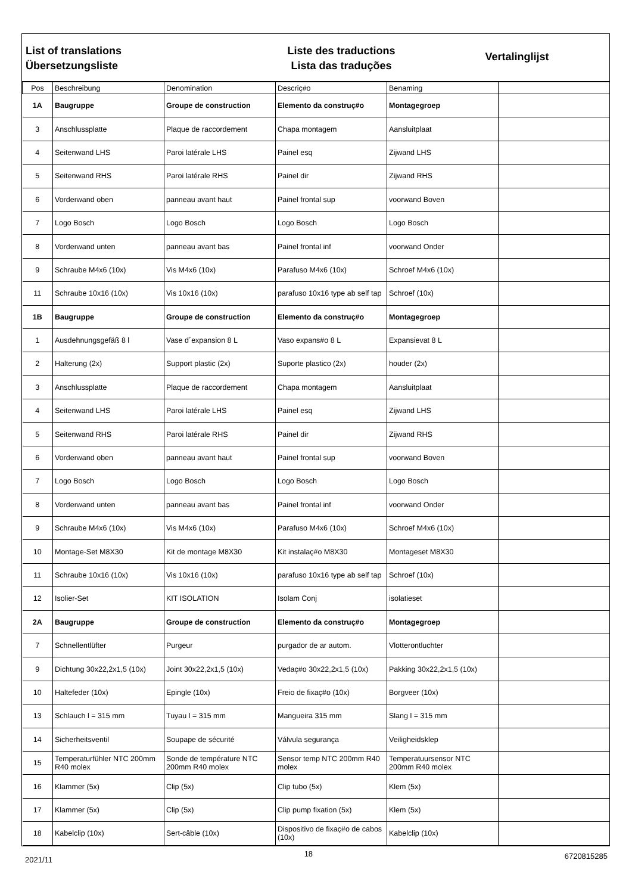List of translations
Übersetzungsliste
Liste des traductions
Lista das traduções
Vertalinglijst
| Pos | Beschreibung | Denomination | Descriç#o | Benaming | |
| --- | --- | --- | --- | --- | --- |
| 1A | Baugruppe | Groupe de construction | Elemento da construç#o | Montagegroep | |
| 3 | Anschlussplatte | Plaque de raccordement | Chapa montagem | Aansluitplaat | |
| 4 | Seitenwand LHS | Paroi latérale LHS | Painel esq | Zijwand LHS | |
| 5 | Seitenwand RHS | Paroi latérale RHS | Painel dir | Zijwand RHS | |
| 6 | Vorderwand oben | panneau avant haut | Painel frontal sup | voorwand Boven | |
| 7 | Logo Bosch | Logo Bosch | Logo Bosch | Logo Bosch | |
| 8 | Vorderwand unten | panneau avant bas | Painel frontal inf | voorwand Onder | |
| 9 | Schraube M4x6 (10x) | Vis M4x6 (10x) | Parafuso M4x6 (10x) | Schroef M4x6 (10x) | |
| 11 | Schraube 10x16 (10x) | Vis 10x16 (10x) | parafuso 10x16 type ab self tap | Schroef (10x) | |
| 1B | Baugruppe | Groupe de construction | Elemento da construç#o | Montagegroep | |
| 1 | Ausdehnungsgefäß 8 l | Vase d´expansion 8 L | Vaso expans#o 8 L | Expansievat 8 L | |
| 2 | Halterung (2x) | Support plastic (2x) | Suporte plastico (2x) | houder (2x) | |
| 3 | Anschlussplatte | Plaque de raccordement | Chapa montagem | Aansluitplaat | |
| 4 | Seitenwand LHS | Paroi latérale LHS | Painel esq | Zijwand LHS | |
| 5 | Seitenwand RHS | Paroi latérale RHS | Painel dir | Zijwand RHS | |
| 6 | Vorderwand oben | panneau avant haut | Painel frontal sup | voorwand Boven | |
| 7 | Logo Bosch | Logo Bosch | Logo Bosch | Logo Bosch | |
| 8 | Vorderwand unten | panneau avant bas | Painel frontal inf | voorwand Onder | |
| 9 | Schraube M4x6 (10x) | Vis M4x6 (10x) | Parafuso M4x6 (10x) | Schroef M4x6 (10x) | |
| 10 | Montage-Set M8X30 | Kit de montage M8X30 | Kit instalaç#o M8X30 | Montageset M8X30 | |
| 11 | Schraube 10x16 (10x) | Vis 10x16 (10x) | parafuso 10x16 type ab self tap | Schroef (10x) | |
| 12 | Isolier-Set | KIT ISOLATION | Isolam Conj | isolatieset | |
| 2A | Baugruppe | Groupe de construction | Elemento da construç#o | Montagegroep | |
| 7 | Schnellentlüfter | Purgeur | purgador de ar autom. | Vlotterontluchter | |
| 9 | Dichtung 30x22,2x1,5 (10x) | Joint 30x22,2x1,5 (10x) | Vedaç#o 30x22,2x1,5 (10x) | Pakking 30x22,2x1,5 (10x) | |
| 10 | Haltefeder (10x) | Epingle (10x) | Freio de fixaç#o (10x) | Borgveer (10x) | |
| 13 | Schlauch l = 315 mm | Tuyau l = 315 mm | Mangueira 315 mm | Slang l = 315 mm | |
| 14 | Sicherheitsventil | Soupape de sécurité | Válvula segurança | Veiligheidsklep | |
| 15 | Temperaturfühler NTC 200mm R40 molex | Sonde de température NTC 200mm R40 molex | Sensor temp NTC 200mm R40 molex | Temperatuursensor NTC 200mm R40 molex | |
| 16 | Klammer (5x) | Clip (5x) | Clip tubo (5x) | Klem (5x) | |
| 17 | Klammer (5x) | Clip (5x) | Clip pump fixation (5x) | Klem (5x) | |
| 18 | Kabelclip (10x) | Sert-câble (10x) | Dispositivo de fixaç#o de cabos (10x) | Kabelclip (10x) | |
2021/11 18 6720815285